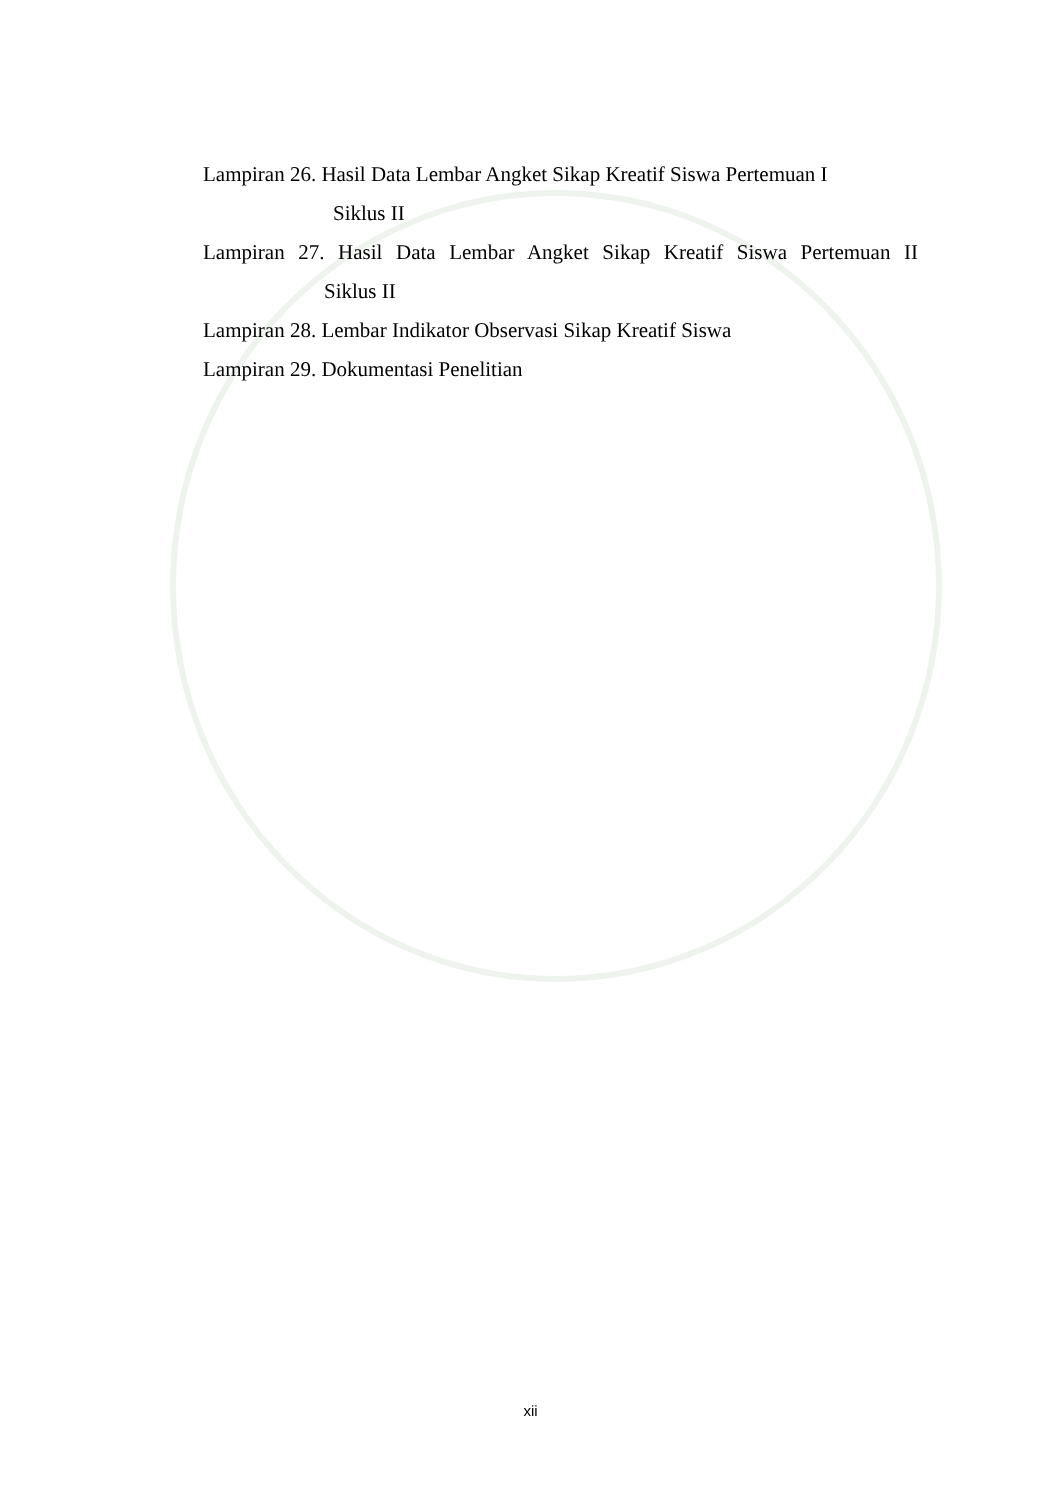Lampiran 26. Hasil Data Lembar Angket Sikap Kreatif Siswa Pertemuan I
Siklus II
Lampiran 27. Hasil Data Lembar Angket Sikap Kreatif Siswa Pertemuan II
Siklus II
Lampiran 28. Lembar Indikator Observasi Sikap Kreatif Siswa
Lampiran 29. Dokumentasi Penelitian
xii